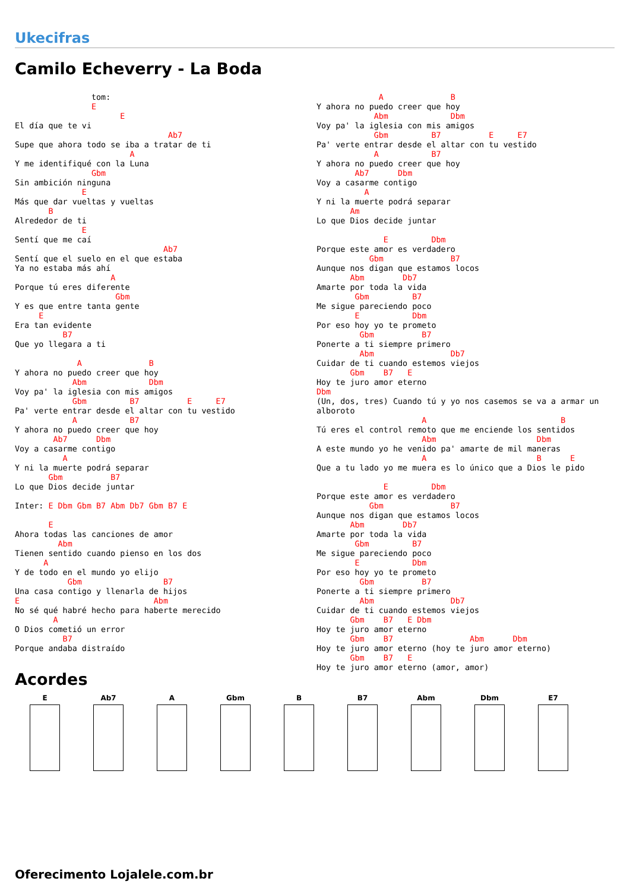Ukecifras
Camilo Echeverry - La Boda
                tom:
                E
                      E
El día que te vi
                                Ab7
Supe que ahora todo se iba a tratar de ti
                        A
Y me identifiqué con la Luna
                Gbm
Sin ambición ninguna
              E
Más que dar vueltas y vueltas
       B
Alrededor de ti
              E
Sentí que me caí
                               Ab7
Sentí que el suelo en el que estaba
Ya no estaba más ahí
                    A
Porque tú eres diferente
                     Gbm
Y es que entre tanta gente
     E
Era tan evidente
          B7
Que yo llegara a ti

             A              B
Y ahora no puedo creer que hoy
            Abm             Dbm
Voy pa' la iglesia con mis amigos
            Gbm         B7          E     E7
Pa' verte entrar desde el altar con tu vestido
            A           B7
Y ahora no puedo creer que hoy
        Ab7      Dbm
Voy a casarme contigo
          A
Y ni la muerte podrá separar
       Gbm          B7
Lo que Dios decide juntar

Inter: E Dbm Gbm B7 Abm Db7 Gbm B7 E

       E
Ahora todas las canciones de amor
         Abm
Tienen sentido cuando pienso en los dos
      A
Y de todo en el mundo yo elijo
           Gbm                 B7
Una casa contigo y llenarla de hijos
E                            Abm
No sé qué habré hecho para haberte merecido
        A
O Dios cometió un error
          B7
Porque andaba distraído
             A              B
Y ahora no puedo creer que hoy
            Abm             Dbm
Voy pa' la iglesia con mis amigos
            Gbm         B7          E     E7
Pa' verte entrar desde el altar con tu vestido
            A           B7
Y ahora no puedo creer que hoy
        Ab7      Dbm
Voy a casarme contigo
          A
Y ni la muerte podrá separar
       Am
Lo que Dios decide juntar

              E         Dbm
Porque este amor es verdadero
           Gbm              B7
Aunque nos digan que estamos locos
       Abm        Db7
Amarte por toda la vida
        Gbm         B7
Me sigue pareciendo poco
        E           Dbm
Por eso hoy yo te prometo
         Gbm          B7
Ponerte a ti siempre primero
         Abm                Db7
Cuidar de ti cuando estemos viejos
       Gbm    B7   E
Hoy te juro amor eterno
Dbm
(Un, dos, tres) Cuando tú y yo nos casemos se va a armar un
alboroto
                      A                            B
Tú eres el control remoto que me enciende los sentidos
                      Abm                     Dbm
A este mundo yo he venido pa' amarte de mil maneras
                      A                       B      E
Que a tu lado yo me muera es lo único que a Dios le pido

              E         Dbm
Porque este amor es verdadero
           Gbm              B7
Aunque nos digan que estamos locos
       Abm        Db7
Amarte por toda la vida
        Gbm         B7
Me sigue pareciendo poco
        E           Dbm
Por eso hoy yo te prometo
         Gbm          B7
Ponerte a ti siempre primero
         Abm                Db7
Cuidar de ti cuando estemos viejos
       Gbm    B7   E Dbm
Hoy te juro amor eterno
       Gbm    B7                Abm      Dbm
Hoy te juro amor eterno (hoy te juro amor eterno)
       Gbm    B7   E
Hoy te juro amor eterno (amor, amor)
Acordes
E Ab7 A Gbm B B7 Abm Dbm E7
Oferecimento Lojalele.com.br